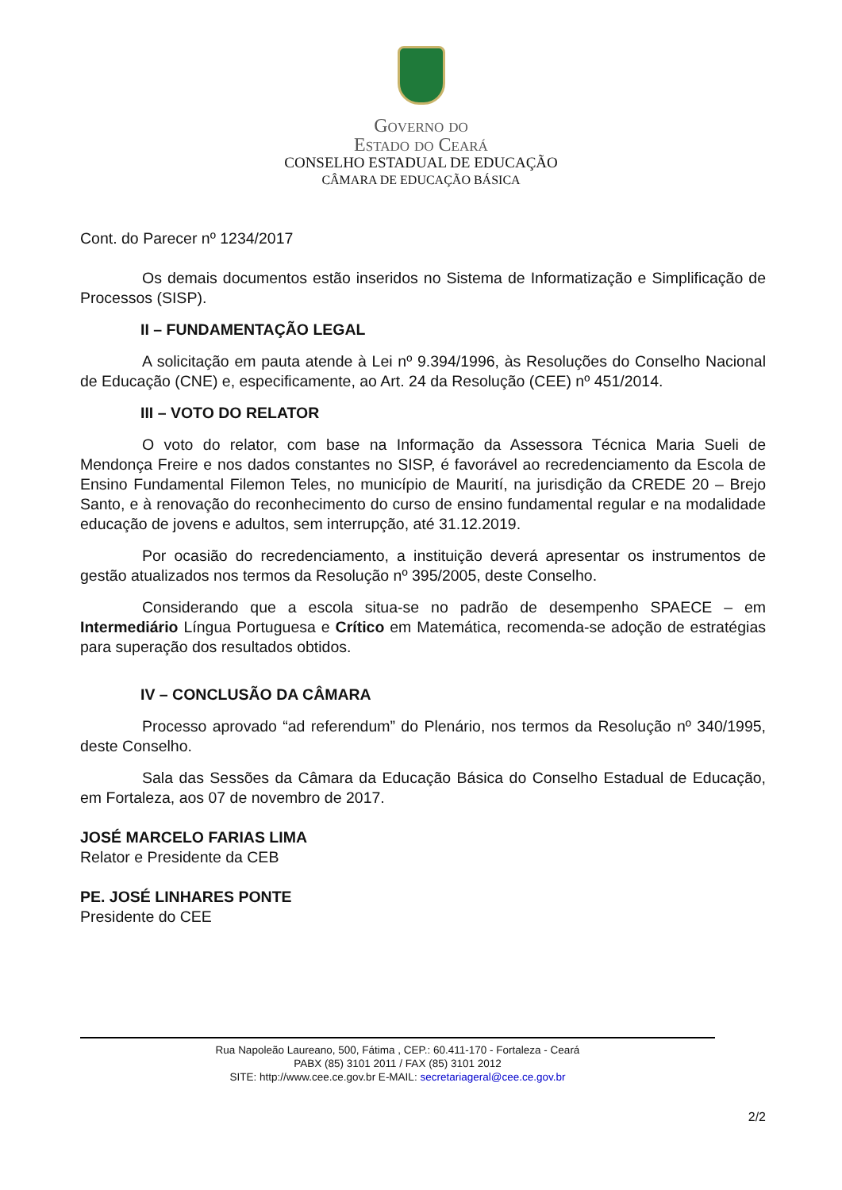Governo do
Estado do Ceará
CONSELHO ESTADUAL DE EDUCAÇÃO
CÂMARA DE EDUCAÇÃO BÁSICA
Cont. do Parecer nº 1234/2017
Os demais documentos estão inseridos no Sistema de Informatização e Simplificação de Processos (SISP).
II – FUNDAMENTAÇÃO LEGAL
A solicitação em pauta atende à Lei nº 9.394/1996, às Resoluções do Conselho Nacional de Educação (CNE) e, especificamente, ao Art. 24 da Resolução (CEE) nº 451/2014.
III – VOTO DO RELATOR
O voto do relator, com base na Informação da Assessora Técnica Maria Sueli de Mendonça Freire e nos dados constantes no SISP, é favorável ao recredenciamento da Escola de Ensino Fundamental Filemon Teles, no município de Maurití, na jurisdição da CREDE 20 – Brejo Santo, e à renovação do reconhecimento do curso de ensino fundamental regular e na modalidade educação de jovens e adultos, sem interrupção, até 31.12.2019.
Por ocasião do recredenciamento, a instituição deverá apresentar os instrumentos de gestão atualizados nos termos da Resolução nº 395/2005, deste Conselho.
Considerando que a escola situa-se no padrão de desempenho SPAECE – em Intermediário Língua Portuguesa e Crítico em Matemática, recomenda-se adoção de estratégias para superação dos resultados obtidos.
IV – CONCLUSÃO DA CÂMARA
Processo aprovado “ad referendum” do Plenário, nos termos da Resolução nº 340/1995, deste Conselho.
Sala das Sessões da Câmara da Educação Básica do Conselho Estadual de Educação, em Fortaleza, aos 07 de novembro de 2017.
JOSÉ MARCELO FARIAS LIMA
Relator e Presidente da CEB
PE. JOSÉ LINHARES PONTE
Presidente do CEE
Rua Napoleão Laureano, 500, Fátima , CEP.: 60.411-170 - Fortaleza - Ceará
PABX (85) 3101 2011 / FAX (85) 3101 2012
SITE: http://www.cee.ce.gov.br E-MAIL: secretariageral@cee.ce.gov.br
2/2